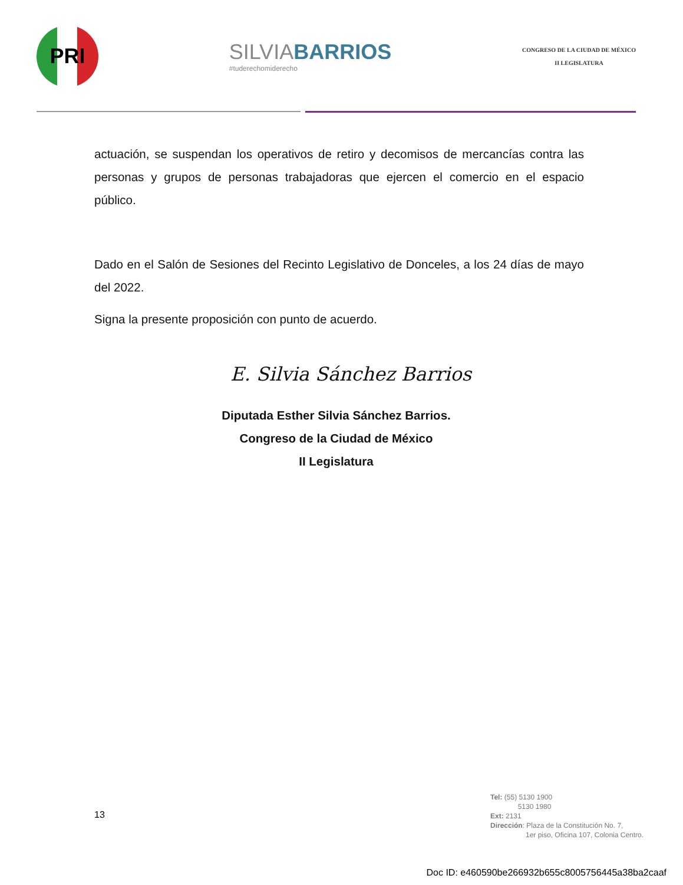PRI
SILVIABARRIOS
#tuderechomiderecho
CONGRESO DE LA CIUDAD DE MÉXICO
II LEGISLATURA
actuación, se suspendan los operativos de retiro y decomisos de mercancías contra las personas y grupos de personas trabajadoras que ejercen el comercio en el espacio público.
Dado en el Salón de Sesiones del Recinto Legislativo de Donceles, a los 24 días de mayo del 2022.
Signa la presente proposición con punto de acuerdo.
E. Silvia Sánchez Barrios
Diputada Esther Silvia Sánchez Barrios.
Congreso de la Ciudad de México
II Legislatura
13
Tel: (55) 5130 1900
5130 1980
Ext: 2131
Dirección: Plaza de la Constitución No. 7,
1er piso, Oficina 107, Colonia Centro.
Doc ID: e460590be266932b655c8005756445a38ba2caaf